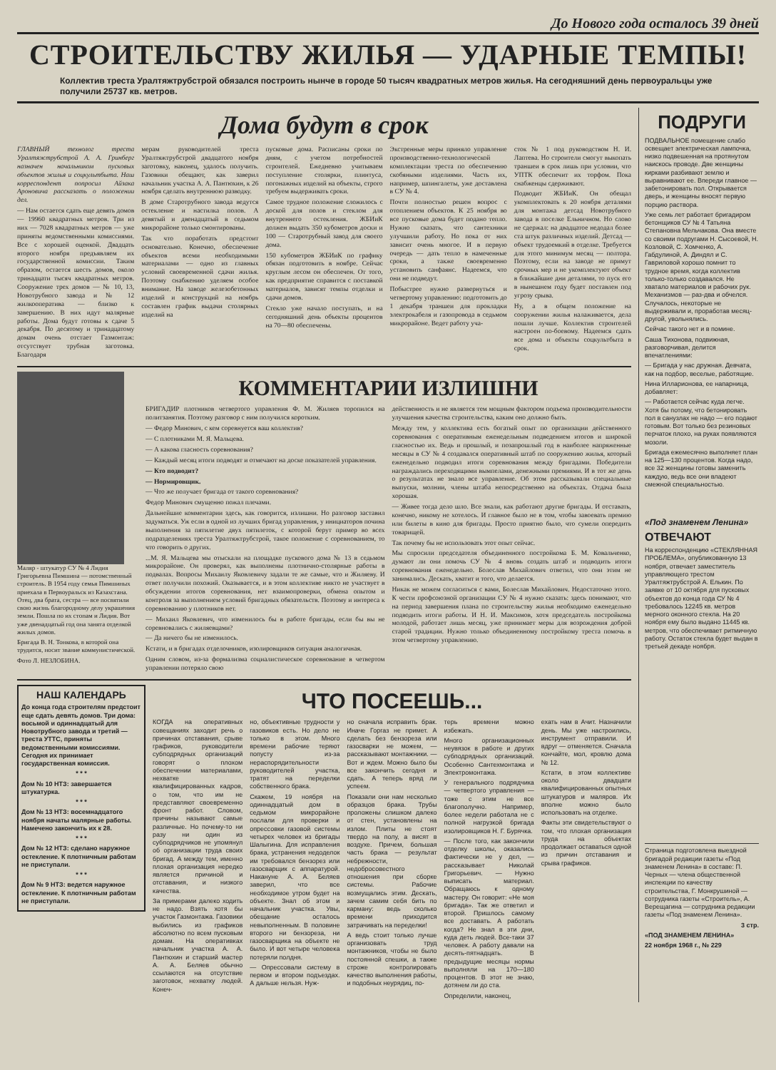До Нового года осталось 39 дней
СТРОИТЕЛЬСТВУ ЖИЛЬЯ — УДАРНЫЕ ТЕМПЫ!
Коллектив треста Уралтяжтрубстрой обязался построить нынче в городе 50 тысяч квадратных метров жилья. На сегодняшний день первоуральцы уже получили 25737 кв. метров.
Дома будут в срок
ГЛАВНЫЙ технолог треста Уралтяжтрубстрой А. А. Гринберг назначен начальником пусковых объектов жилья и соцкультбыта. Наш корреспондент попросил Айзака Ароновича рассказать о положении дел.
— Нам остается сдать еще девять домов — 19960 квадратных метров. Три из них — 7028 квадратных метров — уже приняты ведомственными комиссиями. Все с хорошей оценкой. Двадцать второго ноября предъявляем их государственной комиссии. Таким образом, остается шесть домов, около тринадцати тысяч квадратных метров. Сооружение трех домов — № 10, 13, Новотрубного завода и № 12 жилкооператива — близко к завершению. В них идут малярные работы. Дома будут готовы к сдаче 5 декабря. По десятому и тринадцатому домам очень отстает Газмонтаж: отсутствует трубная заготовка. Благодаря
мерам руководителей треста Уралтяжтрубстрой двадцатого ноября заготовку, наконец, удалось получить. Газовики обещают, как заверил начальник участка А. А. Пантюхин, к 26 ноября сделать внутреннюю разводку.
В доме Старотрубного завода ведутся остекление и настилка полов. А девятый и двенадцатый в седьмом микрорайоне только смонтированы.
Так что поработать предстоит основательно. Конечно, обеспечение объектов всеми необходимыми материалами — одно из главных условий своевременной сдачи жилья. Поэтому снабжению уделяем особое внимание. На заводе железобетонных изделий и конструкций на ноябрь составлен график выдачи столярных изделий на
пусковые дома. Расписаны сроки по дням, с учетом потребностей строителей. Ежедневно учитываем поступление столярки, плинтуса, погонажных изделий на объекты, строго требуем выдерживать сроки.
Самое трудное положение сложилось с доской для полов и стеклом для внутреннего остекления. ЖБИиК должен выдать 350 кубометров доски и 100 — Старотрубный завод для своего дома.
150 кубометров ЖБИиК по графику обязан подготовить в ноябре. Сейчас круглым лесом он обеспечен. От того, как предприятие справится с поставкой материалов, зависят темпы отделки и сдачи домов.
Стекло уже начало поступать, и на сегодняшний день объекты процентов на 70—80 обеспечены.
Экстренные меры приняло управление производственно-технологической комплектации треста по обеспечению скобяными изделиями. Часть их, например, шпингалеты, уже доставлена в СУ № 4.
Почти полностью решен вопрос с отоплением объектов. К 25 ноября во все пусковые дома будет подано тепло. Нужно сказать, что сантехники улучшили работу. Но пока от них зависит очень многое. И в первую очередь — дать тепло в намеченные сроки, а также своевременно установить санфаянс. Надеемся, что они не подведут.
Побыстрее нужно развернуться и четвертому управлению: подготовить до 1 декабря траншеи для прокладки электрокабеля и газопровода в седьмом микрорайоне. Ведет работу уча-
сток № 1 под руководством Н. И. Лаптева. Но строители смогут выкопать траншеи в срок лишь при условии, что УПТК обеспечит их торфом. Пока снабженцы сдерживают.
Подводит ЖБИиК. Он обещал укомплектовать к 20 ноября деталями для монтажа детсад Новотрубного завода в поселке Ельничном. Но слово не сдержал: на двадцатое недодал более ста штук различных изделий. Детсад — объект трудоемкий в отделке. Требуется для этого минимум месяц — полтора. Поэтому, если на заводе не примут срочных мер и не укомплектуют объект в ближайшие дни деталями, то пуск его в нынешнем году будет поставлен под угрозу срыва.
Ну, а в общем положение на сооружении жилья налаживается, дела пошли лучше. Коллектив строителей настроен по-боевому. Надеемся сдать все дома и объекты соцкультбыта в срок.
Маляр - штукатур СУ № 4 Лидия Григорьевна Пимшина — потомственный строитель. В 1954 году семья Пимшиных приехала в Первоуральск из Казахстана. Отец, два брата, сестра — все посвятили свою жизнь благородному делу украшения земли. Пошла по их стопам и Лидия. Вот уже двенадцатый год она занята отделкой жилых домов.
Бригада В. Н. Тонкова, в которой она трудится, носит звание коммунистической.
Фото Л. НЕЗЛОБИНА.
КОММЕНТАРИИ ИЗЛИШНИ
БРИГАДИР плотников четвертого управления Ф. М. Жиляев торопился на политзанятия. Поэтому разговор с ним получился коротким.
— Федор Минович, с кем соревнуется ваш коллектив?
— С плотниками М. Я. Мальцева.
— А какова гласность соревнования?
— Каждый месяц итоги подводят и отмечают на доске показателей управления.
— Кто подводит?
— Нормировщик.
— Что же получает бригада от такого соревнования?
Федор Минович смущенно пожал плечами.
Дальнейшие комментарии здесь, как говорится, излишни. Но разговор заставил задуматься. Уж если в одной из лучших бригад управления, у инициаторов почина выполнения за пятилетие двух пятилеток, с которой берут пример во всех подразделениях треста Уралтяжтрубстрой, такое положение с соревнованием, то что говорить о других.
...М. Я. Мальцева мы отыскали на площадке пускового дома № 13 в седьмом микрорайоне. Он проверял, как выполнены плотнично-столярные работы в подвалах. Вопросы Михаилу Яковлевичу задали те же самые, что и Жиляеву. И ответ получили похожий. Оказывается, и в этом коллективе никто не участвует в обсуждении итогов соревнования, нет взаимопроверки, обмена опытом и контроля за выполнением условий бригадных обязательств. Поэтому и интереса к соревнованию у плотников нет.
— Михаил Яковлевич, что изменилось бы в работе бригады, если бы вы не соревновались с жиляевцами?
— Да ничего бы не изменилось.
Кстати, и в бригадах отделочников, изолировщиков ситуация аналогичная.
Одним словом, из-за формализма социалистическое соревнование в четвертом управлении потеряло свою
действенность и не является тем мощным фактором подъема производительности улучшения качества строительства, каким оно должно быть.
Между тем, у коллектива есть богатый опыт по организации действенного соревнования с оперативным еженедельным подведением итогов и широкой гласностью их. Ведь и прошлый, и позапрошлый год в наиболее напряженные месяцы в СУ № 4 создавался оперативный штаб по сооружению жилья, который еженедельно подводил итоги соревнования между бригадами. Победители награждались переходящими вымпелами, денежными премиями. И в тот же день о результатах не знало все управление. Об этом рассказывали специальные выпуски, молнии, члены штаба непосредственно на объектах. Отдача была хорошая.
— Живее тогда дело шло. Все знали, как работают другие бригады. И отставать, конечно, никому не хотелось. И главное было не в том, чтобы завоевать премию или билеты в кино для бригады. Просто приятно было, что сумели опередить товарищей.
Так почему бы не использовать этот опыт сейчас.
Мы спросили председателя объединенного постройкома Б. М. Ковальченко, думают ли они помочь СУ № 4 вновь создать штаб и подводить итоги соревнования еженедельно. Болеслав Михайлович ответил, что они этим не занимались. Дескать, хватит и того, что делается.
Никак не можем согласиться с вами, Болеслав Михайлович. Недостаточно этого. К чести профсоюзной организации СУ № 4 нужно сказать: здесь понимают, что на период завершения плана по строительству жилья необходимо еженедельно подводить итоги работы. И Н. И. Максимов, хотя председатель постройкома молодой, работает лишь месяц, уже принимает меры для возрождения доброй старой традиции. Нужно только объединенному постройкому треста помочь в этом четвертому управлению.
НАШ КАЛЕНДАРЬ
До конца года строителям предстоит еще сдать девять домов. Три дома: восьмой и одиннадцатый для Новотрубного завода и третий — треста УТТС, приняты ведомственными комиссиями. Сегодня их принимает государственная комиссия.
* * *
Дом № 10 НТЗ: завершается штукатурка.
* * *
Дом № 13 НТЗ: восемнадцатого ноября начаты малярные работы. Намечено закончить их к 28.
* * *
Дом № 12 НТЗ: сделано наружное остекление. К плотничным работам не приступали.
* * *
Дом № 9 НТЗ: ведется наружное остекление. К плотничным работам не приступали.
ЧТО ПОСЕЕШЬ...
КОГДА на оперативных совещаниях заходит речь о причинах отставания, срыве графиков, руководители субподрядных организаций говорят о плохом обеспечении материалами, нехватке квалифицированных кадров, о том, что им не представляют своевременно фронт работ. Словом, причины называют самые различные. Но почему-то ни разу ни один из субподрядчиков не упомянул об организации труда своих бригад. А между тем, именно плохая организация нередко является причиной и отставания, и низкого качества.
За примерами далеко ходить не надо. Взять хотя бы участок Газмонтажа. Газовики выбились из графиков абсолютно по всем пусковым домам. На оперативках начальник участка А. А. Пантюхин и старший мастер А. А. Беляев обычно ссылаются на отсутствие заготовок, нехватку людей. Конеч-
но, объективные трудности у газовиков есть. Но дело не только в этом. Много времени рабочие теряют попусту из-за нераспорядительности руководителей участка, тратят на переделки собственного брака.
Скажем, 19 ноября на одиннадцатый дом в седьмом микрорайоне послали для проверки и опрессовки газовой системы четырех человек из бригады Шалыгина. Для исправления брака, устранения недоделок им требовался бензорез или газосварщик с аппаратурой. Накануне А. А. Беляев заверил, что все необходимое утром будет на объекте. Знал об этом и начальник участка. Увы, обещание осталось невыполненным. В половине второго ни бензореза, ни газосварщика на объекте не было. И вот четыре человека потеряли полдня.
— Опрессовали систему в первом и втором подъездах. А дальше нельзя. Нуж-
но сначала исправить брак. Иначе Горгаз не примет. А сделать без бензореза или газосварки не можем, — рассказывают монтажники. — Вот и ждем. Можно было бы все закончить сегодня и сдать. А теперь вряд ли успеем.
Показали они нам несколько образцов брака. Трубы проложены слишком далеко от стен, установлены на излом. Плиты не стоят твердо на полу, а висят в воздухе. Причем, большая часть брака — результат небрежности, недобросовестного отношения при сборке системы. Рабочие возмущались этим. Дескать, зачем самим себя бить по карману: ведь сколько времени приходится затрачивать на переделки!
А ведь стоит только лучше организовать труд монтажников, чтобы не было постоянной спешки, а также строже контролировать качество выполнения работы, и подобных неурядиц, по-
терь времени можно избежать.
Много организационных неувязок в работе и других субподрядных организаций. Особенно Сантехмонтажа и Электромонтажа.
У генерального подрядчика — четвертого управления — тоже с этим не все благополучно. Например, более недели работала не с полной нагрузкой бригада изолировщиков Н. Г. Бурячка.
— После того, как закончили отделку школы, оказались фактически не у дел, — рассказывает Николай Григорьевич. — Нужно выписать материал. Обращаюсь к одному мастеру. Он говорит: «Не моя бригада». Так же ответил и второй. Пришлось самому все доставать. А работать когда? Не знал в эти дни, куда деть людей. Все-таки 37 человек. А работу давали на десять-пятнадцать. В предыдущие месяцы нормы выполняли на 170—180 процентов. В этот не знаю, дотянем ли до ста.
Определили, наконец,
ехать нам в Ачит. Назначили день. Мы уже настроились, инструмент отправили. И вдруг — отменяется. Сначала кончайте, мол, кровлю дома № 12.
Кстати, в этом коллективе около двадцати квалифицированных опытных штукатуров и маляров. Их вполне можно было использовать на отделке.
Факты эти свидетельствуют о том, что плохая организация труда на объектах продолжает оставаться одной из причин отставания и срыва графиков.
ПОДРУГИ
ПОДВАЛЬНОЕ помещение слабо освещает электрическая лампочка, низко подвешенная на протянутом наискось проводе. Две женщины кирками разбивают землю и выравнивают ее. Впереди главное — забетонировать пол. Открывается дверь, и женщины вносят первую порцию раствора.
Уже семь лет работает бригадиром бетонщиков СУ № 4 Татьяна Степановна Мельчакова. Она вместе со своими подругами Н. Сысоевой, Н. Козловой, С. Хомченко, А. Габдулиной, А. Диндял и С. Гавриловой хорошо помнит то трудное время, когда коллектив только-только создавался. Не хватало материалов и рабочих рук. Механизмов — раз-два и обчелся. Случалось, некоторые не выдерживали и, проработав месяц-другой, увольнялись.
Сейчас такого нет и в помине.
Саша Тихонова, подвижная, разговорчивая, делится впечатлениями:
— Бригада у нас дружная. Девчата, как на подбор, веселые, работящие.
Нина Илларионова, ее напарница, добавляет:
— Работается сейчас куда легче. Хотя бы потому, что бетонировать пол в санузлах не надо — его подают готовым. Вот только без резиновых перчаток плохо, на руках появляются мозоли.
Бригада ежемесячно выполняет план на 125—130 процентов. Когда надо, все 32 женщины готовы заменить каждую, ведь все они владеют смежной специальностью.
«Под знаменем Ленина»
ОТВЕЧАЮТ
На корреспонденцию «СТЕКЛЯННАЯ ПРОБЛЕМА», опубликованную 13 ноября, отвечает заместитель управляющего трестом Уралтяжтрубстрой А. Елькин. По заявке от 10 октября для пусковых объектов до конца года СУ № 4 требовалось 12245 кв. метров мерного оконного стекла. На 20 ноября ему было выдано 11445 кв. метров, что обеспечивает ритмичную работу. Остаток стекла будет выдан в третьей декаде ноября.
Страница подготовлена выездной бригадой редакции газеты «Под знаменем Ленина» в составе: П. Черных — члена общественной инспекции по качеству строительства, Г. Монкрушиной — сотрудника газеты «Строитель», А. Верещагина — сотрудника редакции газеты «Под знаменем Ленина».
3 стр.
«ПОД ЗНАМЕНЕМ ЛЕНИНА»
22 ноября 1968 г., № 229